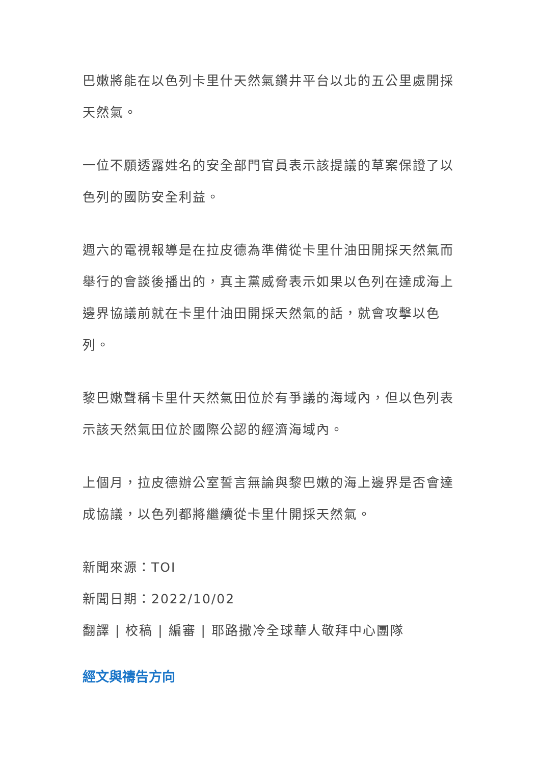巴嫩將能在以色列卡里什天然氣鑽井平台以北的五公里處開採天然氣。
一位不願透露姓名的安全部門官員表示該提議的草案保證了以色列的國防安全利益。
週六的電視報導是在拉皮德為準備從卡里什油田開採天然氣而舉行的會談後播出的，真主黨威脅表示如果以色列在達成海上邊界協議前就在卡里什油田開採天然氣的話，就會攻擊以色列。
黎巴嫩聲稱卡里什天然氣田位於有爭議的海域內，但以色列表示該天然氣田位於國際公認的經濟海域內。
上個月，拉皮德辦公室誓言無論與黎巴嫩的海上邊界是否會達成協議，以色列都將繼續從卡里什開採天然氣。
新聞來源：TOI
新聞日期：2022/10/02
翻譯 | 校稿 | 編審 | 耶路撒冷全球華人敬拜中心團隊
經文與禱告方向